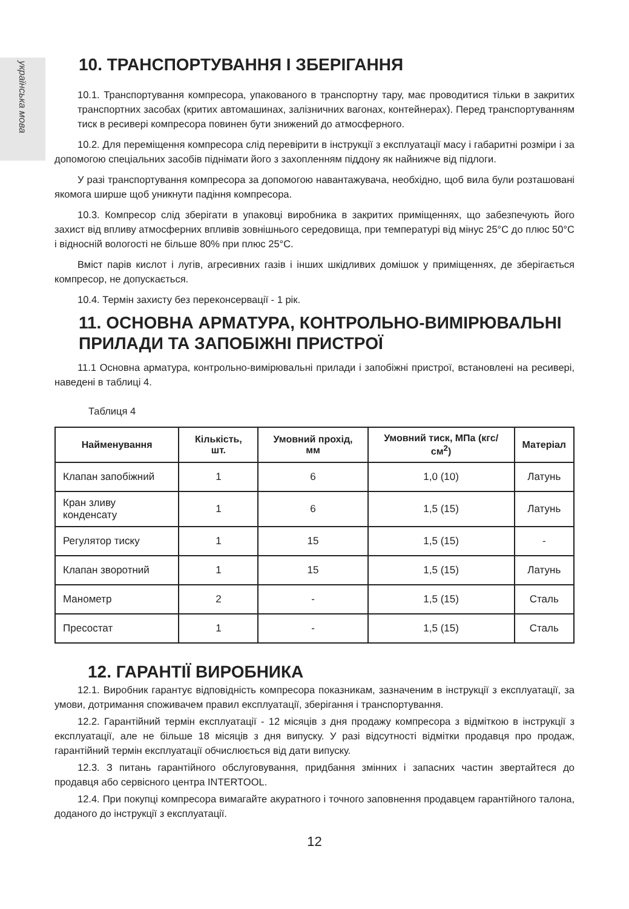українська мова
10. ТРАНСПОРТУВАННЯ І ЗБЕРІГАННЯ
10.1. Транспортування компресора, упакованого в транспортну тару, має проводитися тільки в закритих транспортних засобах (критих автомашинах, залізничних вагонах, контейнерах). Перед транспортуванням тиск в ресивері компресора повинен бути знижений до атмосферного.
10.2. Для переміщення компресора слід перевірити в інструкції з експлуатації масу і габаритні розміри і за допомогою спеціальних засобів піднімати його з захопленням піддону як найнижче від підлоги.
У разі транспортування компресора за допомогою навантажувача, необхідно, щоб вила були розташовані якомога ширше щоб уникнути падіння компресора.
10.3. Компресор слід зберігати в упаковці виробника в закритих приміщеннях, що забезпечують його захист від впливу атмосферних впливів зовнішнього середовища, при температурі від мінус 25°С до плюс 50°С і відносній вологості не більше 80% при плюс 25°С.
Вміст парів кислот і лугів, агресивних газів і інших шкідливих домішок у приміщеннях, де зберігається компресор, не допускається.
10.4. Термін захисту без переконсервації - 1 рік.
11. ОСНОВНА АРМАТУРА, КОНТРОЛЬНО-ВИМІРЮВАЛЬНІ ПРИЛАДИ ТА ЗАПОБІЖНІ ПРИСТРОЇ
11.1 Основна арматура, контрольно-вимірювальні прилади і запобіжні пристрої, встановлені на ресивері, наведені в таблиці 4.
Таблиця 4
| Найменування | Кількість, шт. | Умовний прохід, мм | Умовний тиск, МПа (кгс/см<sup>2</sup>) | Матеріал |
| --- | --- | --- | --- | --- |
| Клапан запобіжний | 1 | 6 | 1,0 (10) | Латунь |
| Кран зливу конденсату | 1 | 6 | 1,5 (15) | Латунь |
| Регулятор тиску | 1 | 15 | 1,5 (15) | - |
| Клапан зворотний | 1 | 15 | 1,5 (15) | Латунь |
| Манометр | 2 | - | 1,5 (15) | Сталь |
| Пресостат | 1 | - | 1,5 (15) | Сталь |
12. ГАРАНТІЇ ВИРОБНИКА
12.1. Виробник гарантує відповідність компресора показникам, зазначеним в інструкції з експлуатації, за умови, дотримання споживачем правил експлуатації, зберігання і транспортування.
12.2. Гарантійний термін експлуатації - 12 місяців з дня продажу компресора з відміткою в інструкції з експлуатації, але не більше 18 місяців з дня випуску. У разі відсутності відмітки продавця про продаж, гарантійний термін експлуатації обчислюється від дати випуску.
12.3. З питань гарантійного обслуговування, придбання змінних і запасних частин звертайтеся до продавця або сервісного центра INTERTOOL.
12.4. При покупці компресора вимагайте акуратного і точного заповнення продавцем гарантійного талона, доданого до інструкції з експлуатації.
12